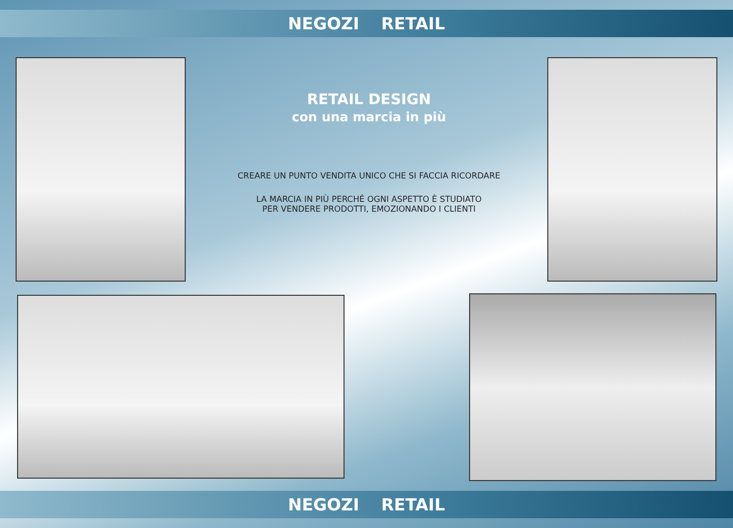NEGOZI RETAIL
RETAIL DESIGN
con una marcia in più
CREARE UN PUNTO VENDITA UNICO CHE SI FACCIA RICORDARE
LA MARCIA IN PIÙ PERCHÉ OGNI ASPETTO È STUDIATO
PER VENDERE PRODOTTI, EMOZIONANDO I CLIENTI
NEGOZI RETAIL